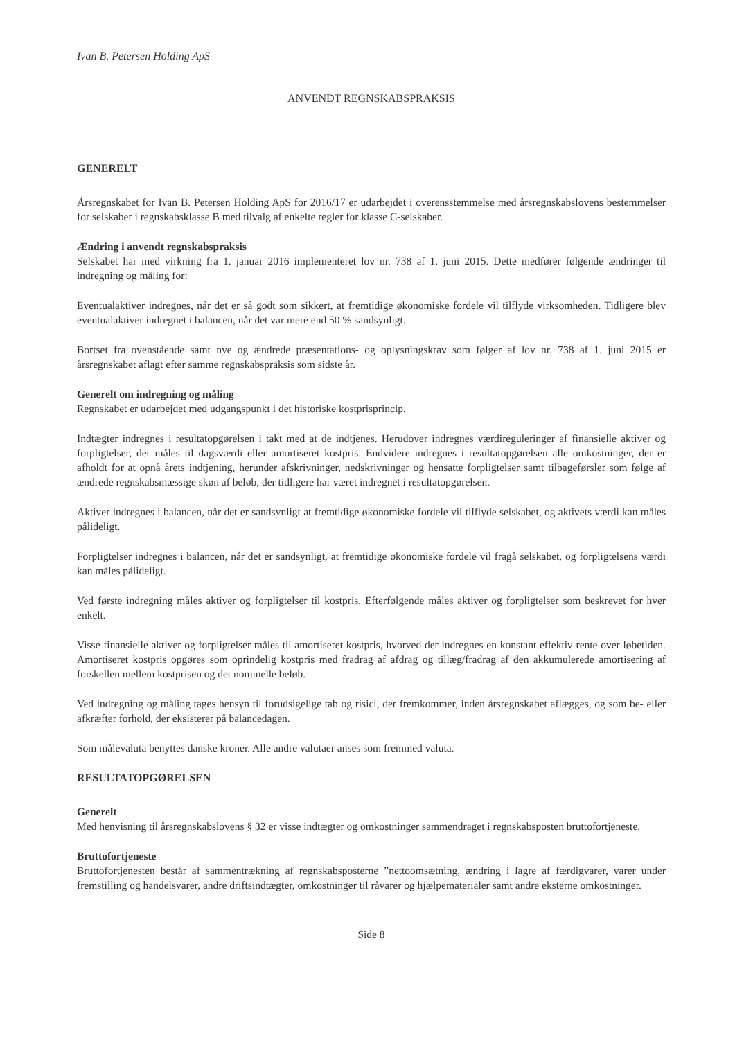Ivan B. Petersen Holding ApS
ANVENDT REGNSKABSPRAKSIS
GENERELT
Årsregnskabet for Ivan B. Petersen Holding ApS for 2016/17 er udarbejdet i overensstemmelse med årsregnskabslovens bestemmelser for selskaber i regnskabsklasse B med tilvalg af enkelte regler for klasse C-selskaber.
Ændring i anvendt regnskabspraksis
Selskabet har med virkning fra 1. januar 2016 implementeret lov nr. 738 af 1. juni 2015. Dette medfører følgende ændringer til indregning og måling for:
Eventualaktiver indregnes, når det er så godt som sikkert, at fremtidige økonomiske fordele vil tilflyde virksomheden. Tidligere blev eventualaktiver indregnet i balancen, når det var mere end 50 % sandsynligt.
Bortset fra ovenstående samt nye og ændrede præsentations- og oplysningskrav som følger af lov nr. 738 af 1. juni 2015 er årsregnskabet aflagt efter samme regnskabspraksis som sidste år.
Generelt om indregning og måling
Regnskabet er udarbejdet med udgangspunkt i det historiske kostprisprincip.
Indtægter indregnes i resultatopgørelsen i takt med at de indtjenes. Herudover indregnes værdireguleringer af finansielle aktiver og forpligtelser, der måles til dagsværdi eller amortiseret kostpris. Endvidere indregnes i resultatopgørelsen alle omkostninger, der er afholdt for at opnå årets indtjening, herunder afskrivninger, nedskrivninger og hensatte forpligtelser samt tilbageførsler som følge af ændrede regnskabsmæssige skøn af beløb, der tidligere har været indregnet i resultatopgørelsen.
Aktiver indregnes i balancen, når det er sandsynligt at fremtidige økonomiske fordele vil tilflyde selskabet, og aktivets værdi kan måles pålideligt.
Forpligtelser indregnes i balancen, når det er sandsynligt, at fremtidige økonomiske fordele vil fragå selskabet, og forpligtelsens værdi kan måles pålideligt.
Ved første indregning måles aktiver og forpligtelser til kostpris. Efterfølgende måles aktiver og forpligtelser som beskrevet for hver enkelt.
Visse finansielle aktiver og forpligtelser måles til amortiseret kostpris, hvorved der indregnes en konstant effektiv rente over løbetiden. Amortiseret kostpris opgøres som oprindelig kostpris med fradrag af afdrag og tillæg/fradrag af den akkumulerede amortisering af forskellen mellem kostprisen og det nominelle beløb.
Ved indregning og måling tages hensyn til forudsigelige tab og risici, der fremkommer, inden årsregnskabet aflægges, og som be- eller afkræfter forhold, der eksisterer på balancedagen.
Som målevaluta benyttes danske kroner. Alle andre valutaer anses som fremmed valuta.
RESULTATOPGØRELSEN
Generelt
Med henvisning til årsregnskabslovens § 32 er visse indtægter og omkostninger sammendraget i regnskabsposten bruttofortjeneste.
Bruttofortjeneste
Bruttofortjenesten består af sammentrækning af regnskabsposterne ”nettoomsætning, ændring i lagre af færdigvarer, varer under fremstilling og handelsvarer, andre driftsindtægter, omkostninger til råvarer og hjælpematerialer samt andre eksterne omkostninger.
Side 8